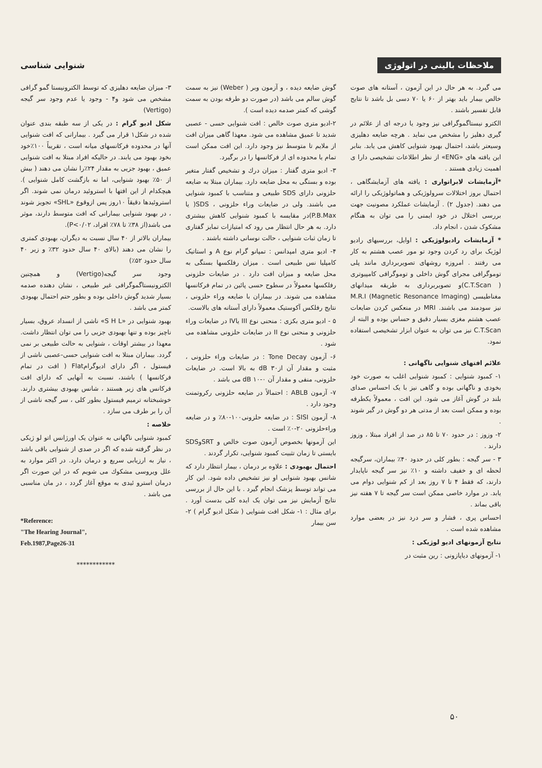ملاحظات بالینی در اتولوژی
شنوایی شناسی
می گیرد. به هر حال در این آزمون ، آستانه های صوت خالص بیمار باید بهتر از ۶۰ یا ۷۰ دسی بل باشد تا نتایج قابل تفسیر باشند .
الکترو نیستاگموگرافی نیز وجود یا درجه ای از علائم در گیری دهلیز را مشخص می نماید . هرچه ضایعه دهلیزی وسیعتر باشد، احتمال بهبود شنوایی کاهش می یابد. بنابر این یافته های «ENG» از نظر اطلاعات تشخیصی دارا ی اهمیت زیادی هستند .
*آزمایشات لابراتواری : یافته های آزمایشگاهی ، احتمال بروز اختلالات سرولوژیکی و هماتولوژیکی را ارائه می دهند. (جدول ۲) . آزمایشات عملکرد مصونیت جهت بررسی اختلال در خود ایمنی را می توان به هنگام مشکوک شدن ، انجام داد.
* آزمایشات رادیولوژیکی : اوایل، بررسیهای رادیو لوژیک برای رد کردن وجود تو مور عصب هشتم به کار می رفتند . امروزه روشهای تصویربرداری مانند پلی توموگرافی مجرای گوش داخلی و توموگرافی کامپیوتری ( C.T.Scan)و تصویربرداری به طریقه میدانهای مغناطیسی M.R.I (Magnetic Resonance Imaging) نیز سودمند می باشند. MRI در منعکس کردن ضایعات عصب هشتم مغزی بسیار دقیق و حساس بوده و البته از C.T.Scan نیز می توان به عنوان ابزار تشخیصی استفاده نمود.
علائم افتهای شنوایی ناگهانی :
۱- کمبود شنوایی : کمبود شنوایی اغلب به صورت خود بخودی و ناگهانی بوده و گاهی نیز با یک احساس صدای بلند در گوش آغاز می شود. این افت ، معمولاً یکطرفه بوده و ممکن است بعد از مدتی هر دو گوش در گیر شوند .
۲- وزوز : در حدود ۷۰ تا ۸۵ در صد از افراد مبتلا ، وزوز دارند .
۳ - سر گیجه : بطور کلی در حدود ۴۰٪ بیماران، سرگیجه لحظه ای و خفیف داشته و ۱۰٪ نیز سر گیجه ناپایدار دارند، که فقط ۴ تا ۷ روز بعد از کم شنوایی دوام می یابد. در موارد خاصی ممکن است سر گیجه تا ۷ هفته نیز باقی بماند .
احساس پری ، فشار و سر درد نیز در بعضی موارد مشاهده شده است .
نتایج آزمونهای ادیو لوژیکی :
۱- آزمونهای دیاپازونی : رین مثبت در
گوش ضایعه دیده ، و آزمون وبر ( Weber) نیز به سمت گوش سالم می باشد (در صورت دو طرفه بودن به سمت گوشی که کمتر صدمه دیده است ).
۲-ادیو متری صوت خالص : افت شنوایی حسی - عصبی شدید تا عمیق مشاهده می شود. معهذا گاهی میزان افت از ملایم تا متوسط نیز وجود دارد. این افت ممکن است تمام یا محدوده ای از فرکانسها را در برگیرد.
۳- ادیو متری گفتار : میزان درك و تشخیص گفتار متغیر بوده و بستگی به محل ضایعه دارد. بیماران مبتلا به ضایعه حلزونی دارای SDS طبیعی و متناسب با کمبود شنوایی می باشند. ولی در ضایعات وراء حلزونی ، SDS( یا P.B.Max)در مقایسه با کمبود شنوایی کاهش بیشتری دارد. به هر حال انتظار می رود که امتیازات تمایز گفتاری تا زمان ثبات شنوایی ، حالت نوسانی داشته باشند .
۴- ادیو متری امپدانس : تمپانو گرام نوع A و استاتیک کامپلیا نس طبیعی است . میزان رفلکسها بستگی به محل ضایعه و میزان افت دارد . در ضایعات حلزونی رفلکسها معمولاً در سطوح حسی پائین در تمام فرکانسها مشاهده می شوند. در بیماران با ضایعه وراء حلزونی ، نتایج رفلکس آکوستیک معمولاً دارای آستانه های بالاست.
۵ - ادیو متری بکزی : منحنی نوع III یاIV در ضایعات وراء حلزونی و منحنی نوع II در ضایعات حلزونی مشاهده می شود .
۶- آزمون Tone Decay : در ضایعات وراء حلزونی ، مثبت و مقدار آن از۳۰ dB به بالا است. در ضایعات حلزونی، منفی و مقدار آن dB ۱۰-۰ می باشد .
۷- آزمون ABLB : احتمالاً در ضایعه حلزونی رکروتمنت وجود دارد .
۸- آزمون SISI : در ضایعه حلزونی۱۰۰-۸۰٪ و در ضایعه وراءحلزونی ۲۰-۰٪ است .
این آزمونها بخصوص آزمون صوت خالص و SRTوSDS بایستی تا زمان تثبیت کمبود شنوایی، تکرار گردند .
احتمال بهبودی : علاوه بر درمان ، بیمار انتظار دارد که شانس بهبود شنوایی او نیز تشخیص داده شود. این کار می تواند توسط پزشک انجام گیرد . با این حال از بررسی نتایج آزمایش نیز می توان یک ایده کلی بدست آورد . برای مثال : ۱- شکل افت شنوایی ( شکل ادیو گرام ) ۲- سن بیمار
۳- میزان ضایعه دهلیزی که توسط الکترونیستا گمو گرافی مشخص می شود و۴ - وجود یا عدم وجود سر گیجه (Vertigo)
شکل ادیو گرام : در یکی از سه طبقه بندی عنوان شده در شکل۱ قرار می گیرد . بیمارانی که افت شنوایی آنها در محدوده فرکانسهای میانه است ، تقریباً ۱۰۰٪خود بخود بهبود می یابند. در حالیکه افراد مبتلا به افت شنوایی عمیق ، بهبود جزیی به مقدار ۲۴٪را نشان می دهند ( بیش از ۵۰٪ بهبود شنوایی، اما نه بازگشت کامل شنوایی ). هیچکدام از این افتها با استروئید درمان نمی شوند. اگر استروئیدها دقیقاً ۱۰روز پس ازوقوع «SHL» تجویز شوند ، در بهبود شنوایی بیمارانی که افت متوسط دارند، موثر می باشد(از ۳۸٪ تا ۷۸٪ افراد، P<۰/۰۲).
بیماران بالاتر از ۴۰ سال نسبت به دیگران، بهبودی کمتری را نشان می دهند (بالای ۴۰ سال حدود ۳۲٪ و زیر ۴۰ سال حدود ۵۲٪)
وجود سر گیجه(Vertigo) و همچنین الکترونیستاگموگرافی غیر طبیعی ، نشان دهنده صدمه بسیار شدید گوش داخلی بوده و بطور حتم احتمال بهبودی کمتر می باشد .
بهبود شنوایی در «S H L» ناشی از انسداد عروق، بسیار ناچیز بوده و تنها بهبودی جزیی را می توان انتظار داشت. معهذا در بیشتر اوقات ، شنوایی به حالت طبیعی بر نمی گردد. بیماران مبتلا به افت شنوایی حسی-عصبی ناشی از فیستول ، اگر دارای ادیوگرامFlat ( افت در تمام فرکانسها ) باشند، نسبت به آنهایی که دارای افت فرکانس های زیر هستند ، شانس بهبودی بیشتری دارند. خوشبختانه ترمیم فیستول بطور کلی ، سر گیجه ناشی از آن را بر طرف می سازد .
خلاصه :
کمبود شنوایی ناگهانی به عنوان یک اورژانس اتو لو ژیکی در نظر گرفته شده که اگر در صدی از شنوایی باقی باشد ، نیاز به ارزیابی سریع و درمان دارد. در اکثر موارد به علل ویروسی مشکوك می شویم که در این صورت اگر درمان استرو ئیدی به موقع آغاز گردد ، در مان مناسبی می باشد .
*Reference:
"The Hearing Journal",
Feb.1987,Page26-31
************
۵۰